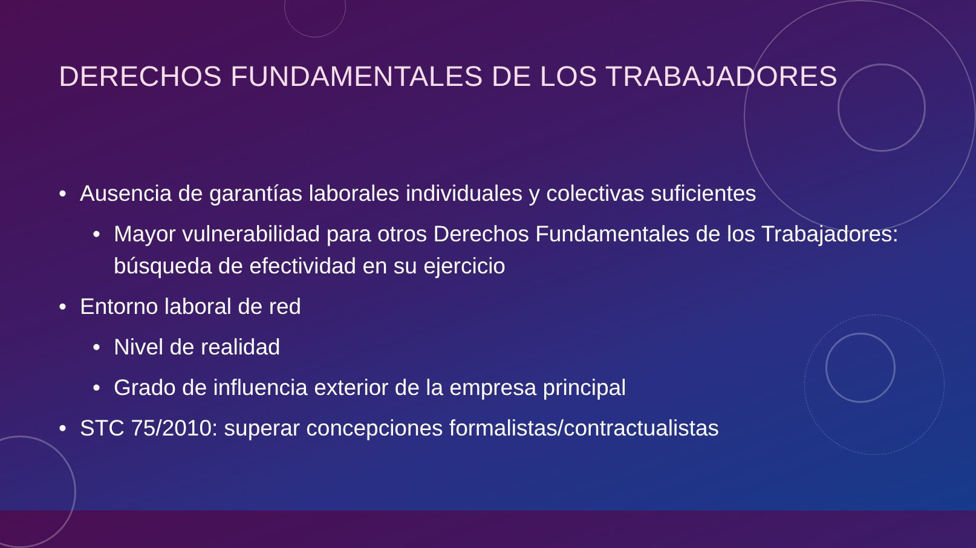DERECHOS FUNDAMENTALES DE LOS TRABAJADORES
• Ausencia de garantías laborales individuales y colectivas suficientes
• Mayor vulnerabilidad para otros Derechos Fundamentales de los Trabajadores: búsqueda de efectividad en su ejercicio
• Entorno laboral de red
• Nivel de realidad
• Grado de influencia exterior de la empresa principal
• STC 75/2010: superar concepciones formalistas/contractualistas